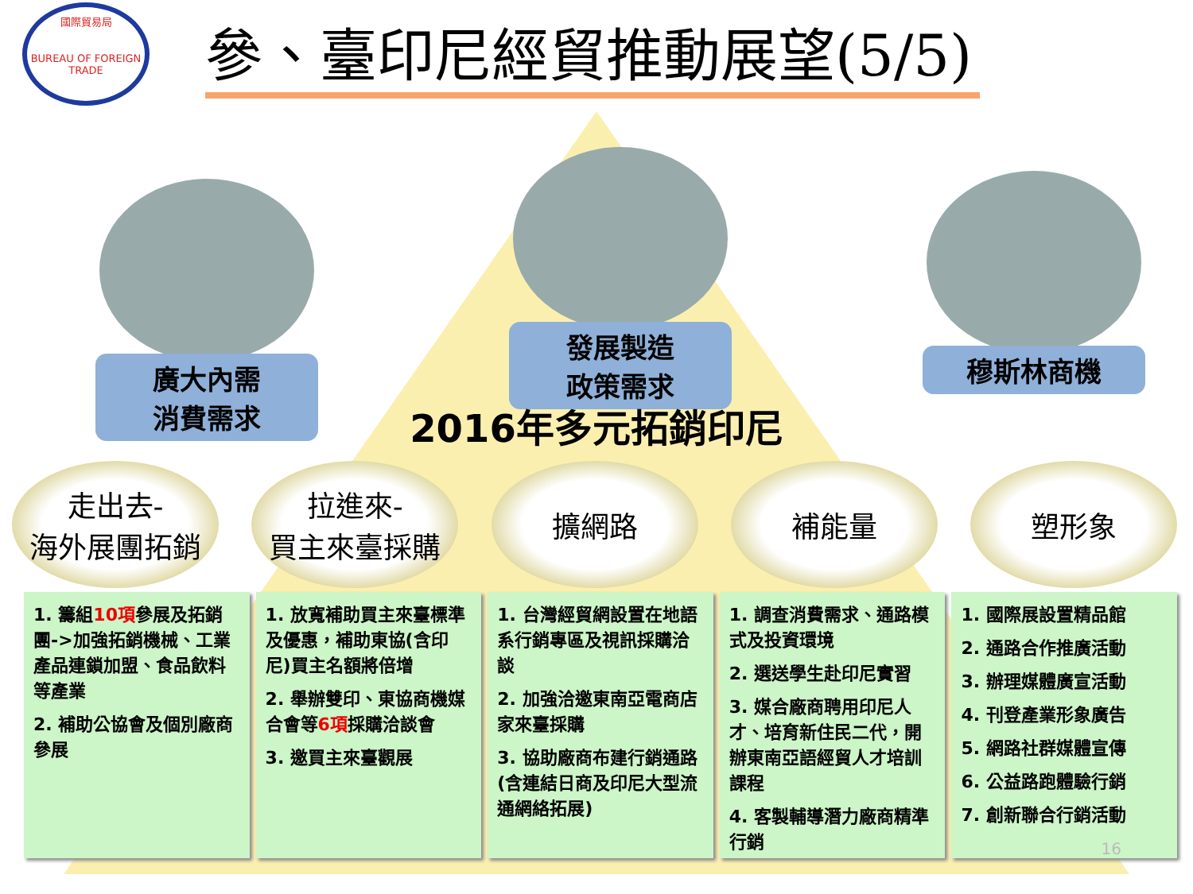國際貿易局
BUREAU OF FOREIGN TRADE
參、臺印尼經貿推動展望(5/5)
廣大內需
消費需求
發展製造
政策需求
穆斯林商機
2016年多元拓銷印尼
走出去-
海外展團拓銷
拉進來-
買主來臺採購
擴網路 補能量 塑形象
1. 籌組10項參展及拓銷團->加強拓銷機械、工業產品連鎖加盟、食品飲料等產業
2. 補助公協會及個別廠商參展
1. 放寬補助買主來臺標準及優惠，補助東協(含印尼)買主名額將倍增
2. 舉辦雙印、東協商機媒合會等6項採購洽談會
3. 邀買主來臺觀展
1. 台灣經貿網設置在地語系行銷專區及視訊採購洽談
2. 加強洽邀東南亞電商店家來臺採購
3. 協助廠商布建行銷通路(含連結日商及印尼大型流通網絡拓展)
1. 調查消費需求、通路模式及投資環境
2. 選送學生赴印尼實習
3. 媒合廠商聘用印尼人才、培育新住民二代，開辦東南亞語經貿人才培訓課程
4. 客製輔導潛力廠商精準行銷
1. 國際展設置精品館
2. 通路合作推廣活動
3. 辦理媒體廣宣活動
4. 刊登產業形象廣告
5. 網路社群媒體宣傳
6. 公益路跑體驗行銷
7. 創新聯合行銷活動
16